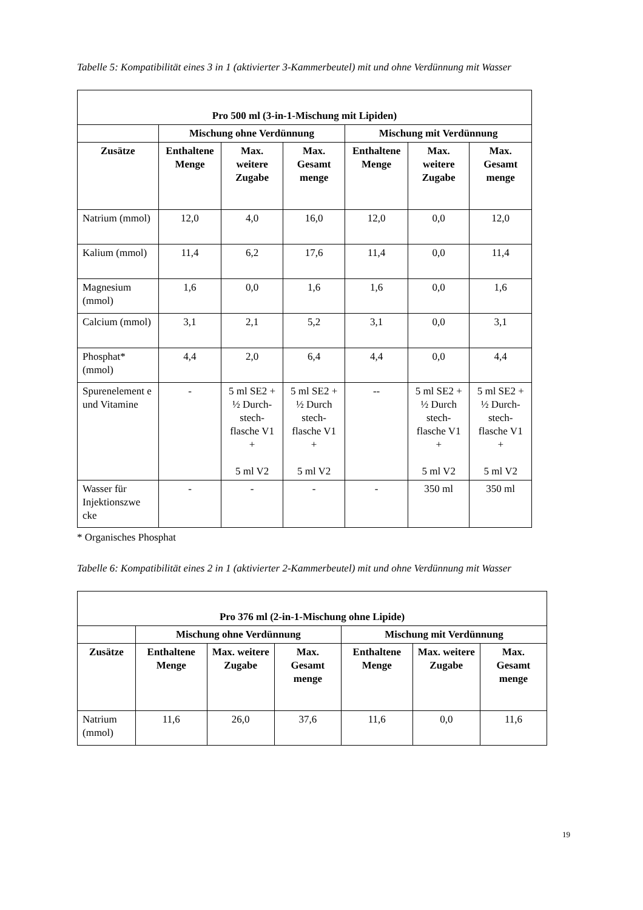Tabelle 5: Kompatibilität eines 3 in 1 (aktivierter 3-Kammerbeutel) mit und ohne Verdünnung mit Wasser
| Pro 500 ml (3-in-1-Mischung mit Lipiden) | | | | | | |
| --- | --- | --- | --- | --- | --- | --- |
| | Mischung ohne Verdünnung | | | Mischung mit Verdünnung | | |
| Zusätze | Enthaltene Menge | Max. weitere Zugabe | Max. Gesamt menge | Enthaltene Menge | Max. weitere Zugabe | Max. Gesamt menge |
| Natrium (mmol) | 12,0 | 4,0 | 16,0 | 12,0 | 0,0 | 12,0 |
| Kalium (mmol) | 11,4 | 6,2 | 17,6 | 11,4 | 0,0 | 11,4 |
| Magnesium (mmol) | 1,6 | 0,0 | 1,6 | 1,6 | 0,0 | 1,6 |
| Calcium (mmol) | 3,1 | 2,1 | 5,2 | 3,1 | 0,0 | 3,1 |
| Phosphat* (mmol) | 4,4 | 2,0 | 6,4 | 4,4 | 0,0 | 4,4 |
| Spurenelement e und Vitamine | - | 5 ml SE2 + ½ Durch-stech-flasche V1 + 5 ml V2 | 5 ml SE2 + ½ Durch stech-flasche V1 + 5 ml V2 | -- | 5 ml SE2 + ½ Durch stech-flasche V1 + 5 ml V2 | 5 ml SE2 + ½ Durch-stech-flasche V1 + 5 ml V2 |
| Wasser für Injektionszwe cke | - | - | - | - | 350 ml | 350 ml |
* Organisches Phosphat
Tabelle 6: Kompatibilität eines 2 in 1 (aktivierter 2-Kammerbeutel) mit und ohne Verdünnung mit Wasser
| Pro 376 ml (2-in-1-Mischung ohne Lipide) | | | | | | |
| --- | --- | --- | --- | --- | --- | --- |
| | Mischung ohne Verdünnung | | | Mischung mit Verdünnung | | |
| Zusätze | Enthaltene Menge | Max. weitere Zugabe | Max. Gesamt menge | Enthaltene Menge | Max. weitere Zugabe | Max. Gesamt menge |
| Natrium (mmol) | 11,6 | 26,0 | 37,6 | 11,6 | 0,0 | 11,6 |
19